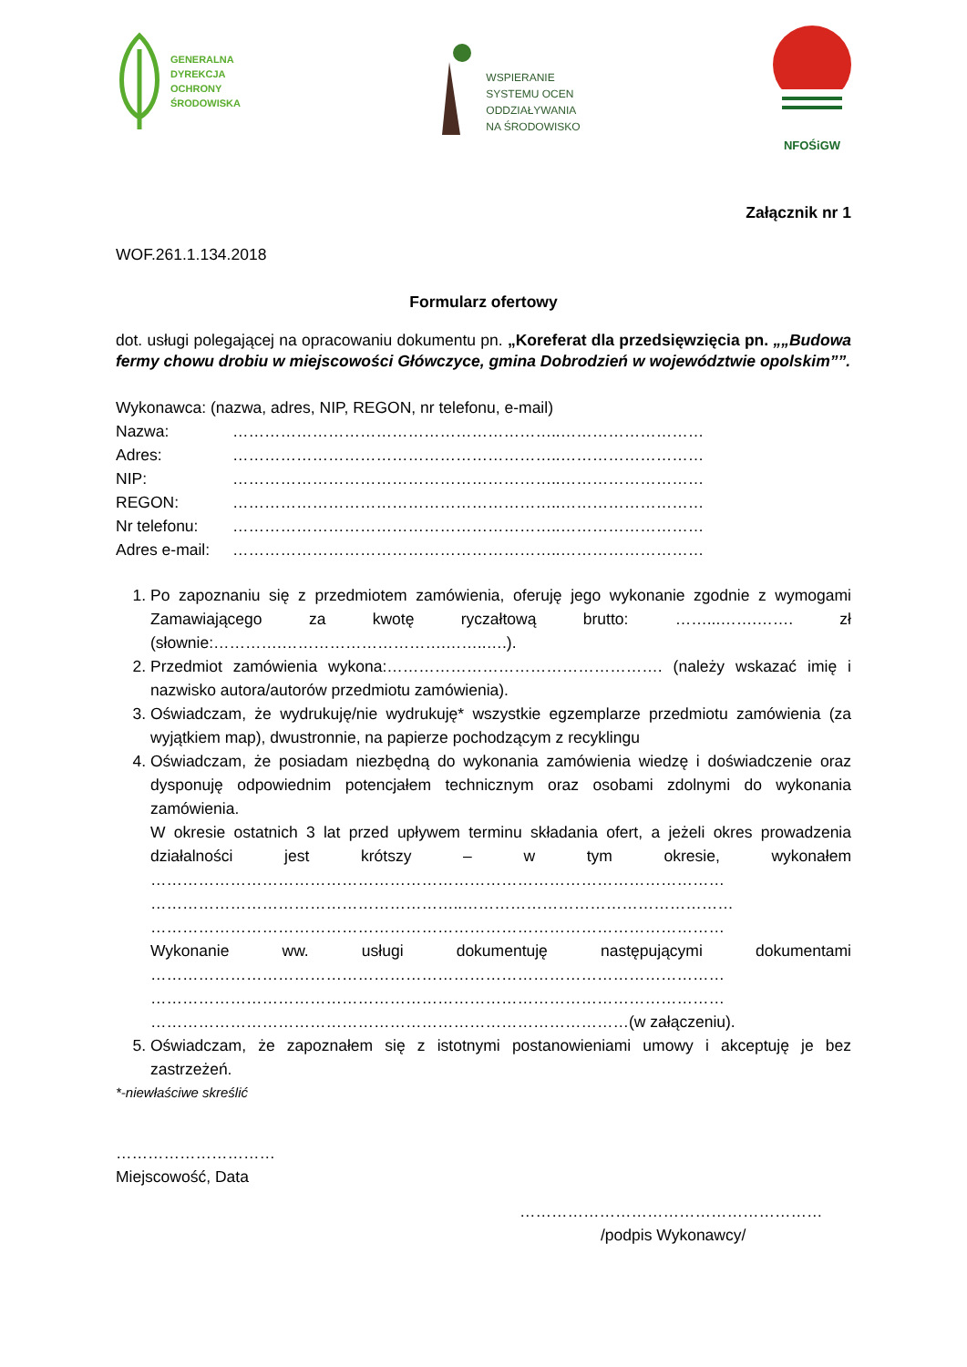GENERALNA
DYREKCJA
OCHRONY
ŚRODOWISKA
WSPIERANIE
SYSTEMU OCEN
ODDZIAŁYWANIA
NA ŚRODOWISKO
NFOŚiGW
Załącznik nr 1
WOF.261.1.134.2018
Formularz ofertowy
dot. usługi polegającej na opracowaniu dokumentu pn. „Koreferat dla przedsięwzięcia pn. „„Budowa fermy chowu drobiu w miejscowości Główczyce, gmina Dobrodzień w województwie opolskim””.
Wykonawca: (nazwa, adres, NIP, REGON, nr telefonu, e-mail)
Nazwa: ……………………………………………………..………………………
Adres: ……………………………………………………..………………………
NIP: ……………………………………………………..………………………
REGON: ……………………………………………………..………………………
Nr telefonu: ……………………………………………………..………………………
Adres e-mail: ……………………………………………………..………………………
1. Po zapoznaniu się z przedmiotem zamówienia, oferuję jego wykonanie zgodnie z wymogami Zamawiającego za kwotę ryczałtową brutto: ……...…….……. zł (słownie:………….………………………….……..….).
2. Przedmiot zamówienia wykona:……………………………………………. (należy wskazać imię i nazwisko autora/autorów przedmiotu zamówienia).
3. Oświadczam, że wydrukuję/nie wydrukuję* wszystkie egzemplarze przedmiotu zamówienia (za wyjątkiem map), dwustronnie, na papierze pochodzącym z recyklingu
4. Oświadczam, że posiadam niezbędną do wykonania zamówienia wiedzę i doświadczenie oraz dysponuję odpowiednim potencjałem technicznym oraz osobami zdolnymi do wykonania zamówienia.
W okresie ostatnich 3 lat przed upływem terminu składania ofert, a jeżeli okres prowadzenia działalności jest krótszy – w tym okresie, wykonałem ……………………………………………………………………………………………… …………………………………………………..…………………………………………… ………………………………………………………………………………………………
Wykonanie ww. usługi dokumentuję następującymi dokumentami ……………………………………………………………………………………………… ……………………………………………………………………………………………… ………………………………………………………………………………(w załączeniu).
5. Oświadczam, że zapoznałem się z istotnymi postanowieniami umowy i akceptuję je bez zastrzeżeń.
*-niewłaściwe skreślić
…………………………
Miejscowość, Data
…………………………………………………
/podpis Wykonawcy/